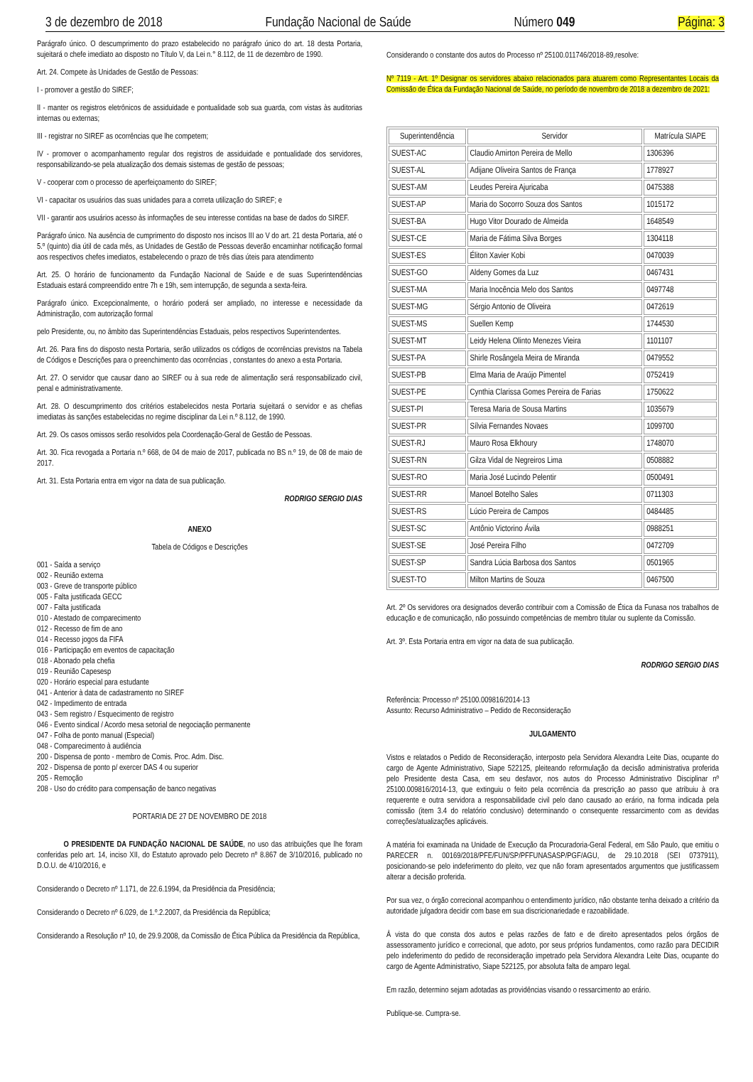3 de dezembro de 2018 Fundação Nacional de Saúde Número 049 Página: 3
Parágrafo único. O descumprimento do prazo estabelecido no parágrafo único do art. 18 desta Portaria, sujeitará o chefe imediato ao disposto no Título V, da Lei n.° 8.112, de 11 de dezembro de 1990.
Art. 24. Compete às Unidades de Gestão de Pessoas:
I - promover a gestão do SIREF;
II - manter os registros eletrônicos de assiduidade e pontualidade sob sua guarda, com vistas às auditorias internas ou externas;
III - registrar no SIREF as ocorrências que lhe competem;
IV - promover o acompanhamento regular dos registros de assiduidade e pontualidade dos servidores, responsabilizando-se pela atualização dos demais sistemas de gestão de pessoas;
V - cooperar com o processo de aperfeiçoamento do SIREF;
VI - capacitar os usuários das suas unidades para a correta utilização do SIREF; e
VII - garantir aos usuários acesso às informações de seu interesse contidas na base de dados do SIREF.
Parágrafo único. Na ausência de cumprimento do disposto nos incisos III ao V do art. 21 desta Portaria, até o 5.º (quinto) dia útil de cada mês, as Unidades de Gestão de Pessoas deverão encaminhar notificação formal aos respectivos chefes imediatos, estabelecendo o prazo de três dias úteis para atendimento
Art. 25. O horário de funcionamento da Fundação Nacional de Saúde e de suas Superintendências Estaduais estará compreendido entre 7h e 19h, sem interrupção, de segunda a sexta-feira.
Parágrafo único. Excepcionalmente, o horário poderá ser ampliado, no interesse e necessidade da Administração, com autorização formal
pelo Presidente, ou, no âmbito das Superintendências Estaduais, pelos respectivos Superintendentes.
Art. 26. Para fins do disposto nesta Portaria, serão utilizados os códigos de ocorrências previstos na Tabela de Códigos e Descrições para o preenchimento das ocorrências , constantes do anexo a esta Portaria.
Art. 27. O servidor que causar dano ao SIREF ou à sua rede de alimentação será responsabilizado civil, penal e administrativamente.
Art. 28. O descumprimento dos critérios estabelecidos nesta Portaria sujeitará o servidor e as chefias imediatas às sanções estabelecidas no regime disciplinar da Lei n.º 8.112, de 1990.
Art. 29. Os casos omissos serão resolvidos pela Coordenação-Geral de Gestão de Pessoas.
Art. 30. Fica revogada a Portaria n.º 668, de 04 de maio de 2017, publicada no BS n.º 19, de 08 de maio de 2017.
Art. 31. Esta Portaria entra em vigor na data de sua publicação.
RODRIGO SERGIO DIAS
ANEXO
Tabela de Códigos e Descrições
001 - Saída a serviço
002 - Reunião externa
003 - Greve de transporte público
005 - Falta justificada GECC
007 - Falta justificada
010 - Atestado de comparecimento
012 - Recesso de fim de ano
014 - Recesso jogos da FIFA
016 - Participação em eventos de capacitação
018 - Abonado pela chefia
019 - Reunião Capesesp
020 - Horário especial para estudante
041 - Anterior à data de cadastramento no SIREF
042 - Impedimento de entrada
043 - Sem registro / Esquecimento de registro
046 - Evento sindical / Acordo mesa setorial de negociação permanente
047 - Folha de ponto manual (Especial)
048 - Comparecimento à audiência
200 - Dispensa de ponto - membro de Comis. Proc. Adm. Disc.
202 - Dispensa de ponto p/ exercer DAS 4 ou superior
205 - Remoção
208 - Uso do crédito para compensação de banco negativas
PORTARIA DE 27 DE NOVEMBRO DE 2018
O PRESIDENTE DA FUNDAÇÃO NACIONAL DE SAÚDE, no uso das atribuições que lhe foram conferidas pelo art. 14, inciso XII, do Estatuto aprovado pelo Decreto nº 8.867 de 3/10/2016, publicado no D.O.U. de 4/10/2016, e
Considerando o Decreto nº 1.171, de 22.6.1994, da Presidência da Presidência;
Considerando o Decreto nº 6.029, de 1.º.2.2007, da Presidência da República;
Considerando a Resolução nº 10, de 29.9.2008, da Comissão de Ética Pública da Presidência da República,
Considerando o constante dos autos do Processo nº 25100.011746/2018-89,resolve:
Nº 7119 - Art. 1º Designar os servidores abaixo relacionados para atuarem como Representantes Locais da Comissão de Ética da Fundação Nacional de Saúde, no período de novembro de 2018 a dezembro de 2021:
| Superintendência | Servidor | Matrícula SIAPE |
| --- | --- | --- |
| SUEST-AC | Claudio Amirton Pereira de Mello | 1306396 |
| SUEST-AL | Adijane Oliveira Santos de França | 1778927 |
| SUEST-AM | Leudes Pereira Ajuricaba | 0475388 |
| SUEST-AP | Maria do Socorro Souza dos Santos | 1015172 |
| SUEST-BA | Hugo Vitor Dourado de Almeida | 1648549 |
| SUEST-CE | Maria de Fátima Silva Borges | 1304118 |
| SUEST-ES | Éliton Xavier Kobi | 0470039 |
| SUEST-GO | Aldeny Gomes da Luz | 0467431 |
| SUEST-MA | Maria Inocência Melo dos Santos | 0497748 |
| SUEST-MG | Sérgio Antonio de Oliveira | 0472619 |
| SUEST-MS | Suellen Kemp | 1744530 |
| SUEST-MT | Leidy Helena Olinto Menezes Vieira | 1101107 |
| SUEST-PA | Shirle Rosângela Meira de Miranda | 0479552 |
| SUEST-PB | Elma Maria de Araújo Pimentel | 0752419 |
| SUEST-PE | Cynthia Clarissa Gomes Pereira de Farias | 1750622 |
| SUEST-PI | Teresa Maria de Sousa Martins | 1035679 |
| SUEST-PR | Sílvia Fernandes Novaes | 1099700 |
| SUEST-RJ | Mauro Rosa Elkhoury | 1748070 |
| SUEST-RN | Gilza Vidal de Negreiros Lima | 0508882 |
| SUEST-RO | Maria José Lucindo Pelentir | 0500491 |
| SUEST-RR | Manoel Botelho Sales | 0711303 |
| SUEST-RS | Lúcio Pereira de Campos | 0484485 |
| SUEST-SC | Antônio Victorino Ávila | 0988251 |
| SUEST-SE | José Pereira Filho | 0472709 |
| SUEST-SP | Sandra Lúcia Barbosa dos Santos | 0501965 |
| SUEST-TO | Milton Martins de Souza | 0467500 |
Art. 2º Os servidores ora designados deverão contribuir com a Comissão de Ética da Funasa nos trabalhos de educação e de comunicação, não possuindo competências de membro titular ou suplente da Comissão.
Art. 3º. Esta Portaria entra em vigor na data de sua publicação.
RODRIGO SERGIO DIAS
Referência: Processo nº 25100.009816/2014-13
Assunto: Recurso Administrativo – Pedido de Reconsideração
JULGAMENTO
Vistos e relatados o Pedido de Reconsideração, interposto pela Servidora Alexandra Leite Dias, ocupante do cargo de Agente Administrativo, Siape 522125, pleiteando reformulação da decisão administrativa proferida pelo Presidente desta Casa, em seu desfavor, nos autos do Processo Administrativo Disciplinar nº 25100.009816/2014-13, que extinguiu o feito pela ocorrência da prescrição ao passo que atribuiu à ora requerente e outra servidora a responsabilidade civil pelo dano causado ao erário, na forma indicada pela comissão (item 3.4 do relatório conclusivo) determinando o consequente ressarcimento com as devidas correções/atualizações aplicáveis.
A matéria foi examinada na Unidade de Execução da Procuradoria-Geral Federal, em São Paulo, que emitiu o PARECER n. 00169/2018/PFE/FUN/SP/PFFUNASASP/PGF/AGU, de 29.10.2018 (SEI 0737911), posicionando-se pelo indeferimento do pleito, vez que não foram apresentados argumentos que justificassem alterar a decisão proferida.
Por sua vez, o órgão correcional acompanhou o entendimento jurídico, não obstante tenha deixado a critério da autoridade julgadora decidir com base em sua discricionariedade e razoabilidade.
À vista do que consta dos autos e pelas razões de fato e de direito apresentados pelos órgãos de assessoramento jurídico e correcional, que adoto, por seus próprios fundamentos, como razão para DECIDIR pelo indeferimento do pedido de reconsideração impetrado pela Servidora Alexandra Leite Dias, ocupante do cargo de Agente Administrativo, Siape 522125, por absoluta falta de amparo legal.
Em razão, determino sejam adotadas as providências visando o ressarcimento ao erário.
Publique-se. Cumpra-se.